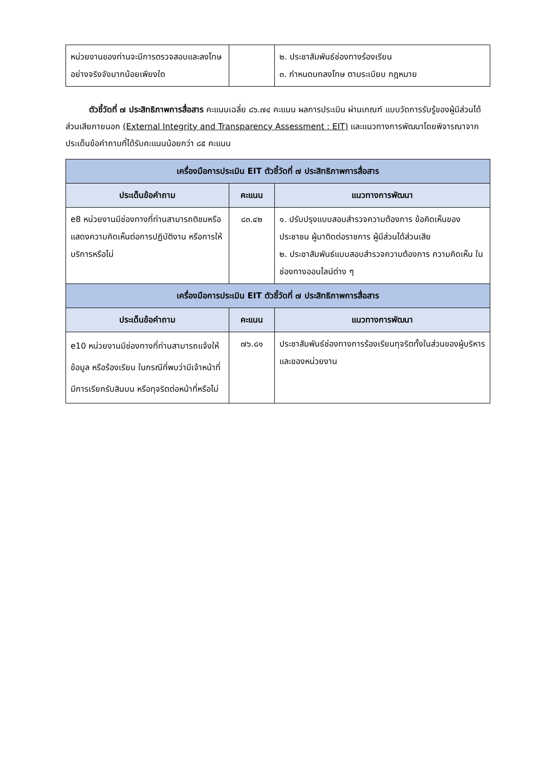| หน่วยงานของท่านจะมีการตรวจสอบและลงโทษอย่างจริงจังมากน้อยเพียงใด | | ๒. ประชาสัมพันธ์ช่องทางร้องเรียน ๓. กำหนดบทลงโทษ ตามระเบียบ กฎหมาย |
ตัวชี้วัดที่ ๗ ประสิทธิภาพการสื่อสาร คะแนนเฉลี่ย ๘๖.๗๔ คะแนน ผลการประเมิน ผ่านเกณฑ์ แบบวัดการรับรู้ของผู้มีส่วนได้ส่วนเสียภายนอก (External Integrity and Transparency Assessment : EIT) และแนวทางการพัฒนาโดยพิจารณาจากประเด็นข้อคำถามที่ได้รับคะแนนน้อยกว่า ๘๕ คะแนน
| เครื่องมือการประเมิน EIT ตัวชี้วัดที่ ๗ ประสิทธิภาพการสื่อสาร | | |
| --- | --- | --- |
| ประเด็นข้อคำถาม | คะแนน | แนวทางการพัฒนา |
| e8 หน่วยงานมีช่องทางที่ท่านสามารถติชมหรือแสดงความคิดเห็นต่อการปฏิบัติงาน หรือการให้บริการหรือไม่ | ๘๓.๔๒ | ๑. ปรับปรุงแบบสอบสำรวจความต้องการ ข้อคิดเห็นของประชาชน ผู้มาติดต่อราชการ ผู้มีส่วนได้ส่วนเสีย ๒. ประชาสัมพันธ์แบบสอบสำรวจความต้องการ ความคิดเห็น ในช่องทางออนไลน์ต่าง ๆ |
| เครื่องมือการประเมิน EIT ตัวชี้วัดที่ ๗ ประสิทธิภาพการสื่อสาร | | |
| ประเด็นข้อคำถาม | คะแนน | แนวทางการพัฒนา |
| e10 หน่วยงานมีช่องทางที่ท่านสามารถแจ้งให้ข้อมูล หรือร้องเรียน ในกรณีที่พบว่ามีเจ้าหน้าที่มีการเรียกรับสินบน หรือทุจริตต่อหน้าที่หรือไม่ | ๗๖.๘๑ | ประชาสัมพันธ์ช่องทางการร้องเรียนทุจริตทั้งในส่วนของผู้บริหาร และของหน่วยงาน |